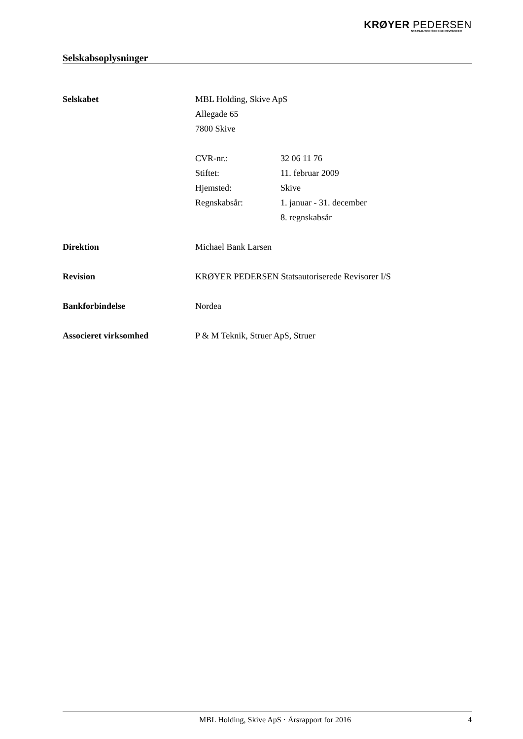KRØYER PEDERSEN
STATSAUTORISEREDE REVISORER
Selskabsoplysninger
Selskabet MBL Holding, Skive ApS
Allegade 65
7800 Skive
CVR-nr.: 32 06 11 76
Stiftet: 11. februar 2009
Hjemsted: Skive
Regnskabsår: 1. januar - 31. december
8. regnskabsår
Direktion Michael Bank Larsen
Revision KRØYER PEDERSEN Statsautoriserede Revisorer I/S
Bankforbindelse Nordea
Associeret virksomhed P & M Teknik, Struer ApS, Struer
MBL Holding, Skive ApS · Årsrapport for 2016 4